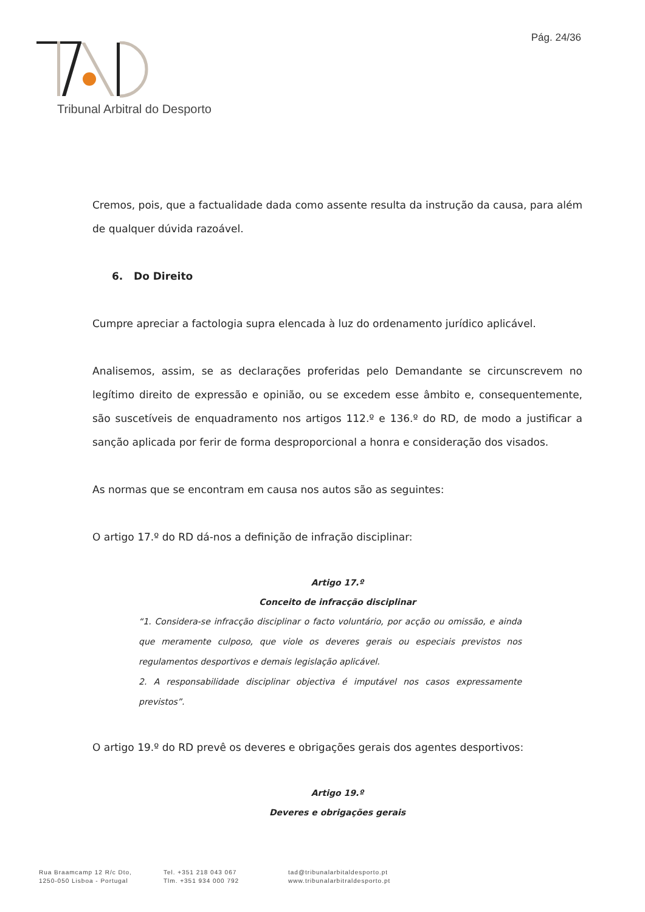Pág. 24/36
Tribunal Arbitral do Desporto
Cremos, pois, que a factualidade dada como assente resulta da instrução da causa, para além de qualquer dúvida razoável.
6. Do Direito
Cumpre apreciar a factologia supra elencada à luz do ordenamento jurídico aplicável.
Analisemos, assim, se as declarações proferidas pelo Demandante se circunscrevem no legítimo direito de expressão e opinião, ou se excedem esse âmbito e, consequentemente, são suscetíveis de enquadramento nos artigos 112.º e 136.º do RD, de modo a justificar a sanção aplicada por ferir de forma desproporcional a honra e consideração dos visados.
As normas que se encontram em causa nos autos são as seguintes:
O artigo 17.º do RD dá-nos a definição de infração disciplinar:
Artigo 17.º
Conceito de infracção disciplinar
“1. Considera-se infracção disciplinar o facto voluntário, por acção ou omissão, e ainda que meramente culposo, que viole os deveres gerais ou especiais previstos nos regulamentos desportivos e demais legislação aplicável.
2. A responsabilidade disciplinar objectiva é imputável nos casos expressamente previstos”.
O artigo 19.º do RD prevê os deveres e obrigações gerais dos agentes desportivos:
Artigo 19.º
Deveres e obrigações gerais
Rua Braamcamp 12 R/c Dto,
1250-050 Lisboa - Portugal
Tel. +351 218 043 067
Tlm. +351 934 000 792
tad@tribunalarbitaldesporto.pt
www.tribunalarbitraldesporto.pt